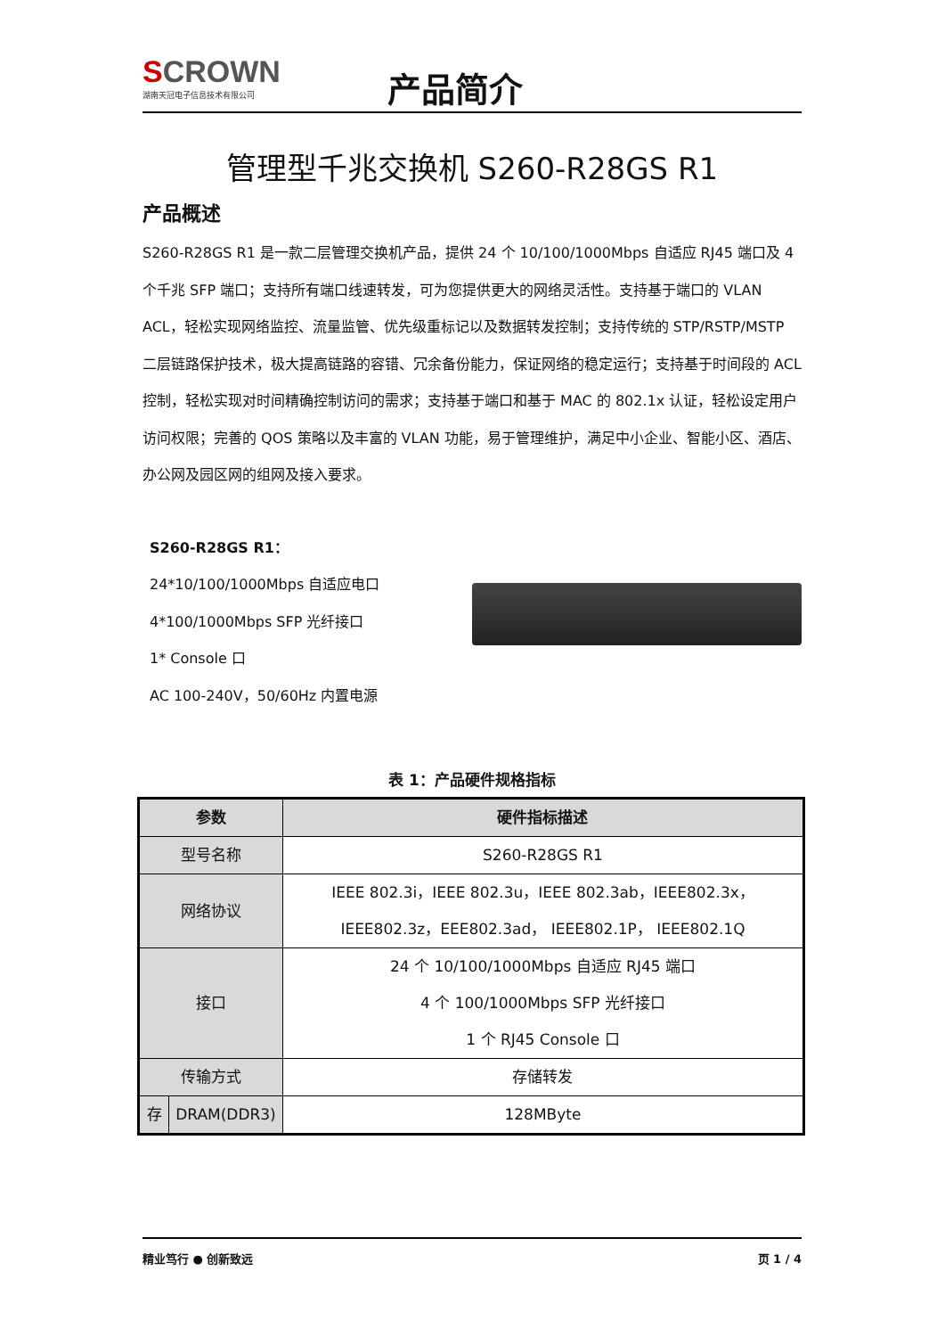SCROWN
湖南天冠电子信息技术有限公司
产品简介
管理型千兆交换机 S260-R28GS R1
产品概述
S260-R28GS R1 是一款二层管理交换机产品，提供 24 个 10/100/1000Mbps 自适应 RJ45 端口及 4 个千兆 SFP 端口；支持所有端口线速转发，可为您提供更大的网络灵活性。支持基于端口的 VLAN ACL，轻松实现网络监控、流量监管、优先级重标记以及数据转发控制；支持传统的 STP/RSTP/MSTP 二层链路保护技术，极大提高链路的容错、冗余备份能力，保证网络的稳定运行；支持基于时间段的 ACL 控制，轻松实现对时间精确控制访问的需求；支持基于端口和基于 MAC 的 802.1x 认证，轻松设定用户访问权限；完善的 QOS 策略以及丰富的 VLAN 功能，易于管理维护，满足中小企业、智能小区、酒店、办公网及园区网的组网及接入要求。
S260-R28GS R1：
24*10/100/1000Mbps 自适应电口
4*100/1000Mbps SFP 光纤接口
1* Console 口
AC 100-240V，50/60Hz 内置电源
表 1：产品硬件规格指标
| 参数 | | 硬件指标描述 |
| --- | --- | --- |
| 型号名称 | | S260-R28GS R1 |
| 网络协议 | | IEEE 802.3i，IEEE 802.3u，IEEE 802.3ab，IEEE802.3x，IEEE802.3z，EEE802.3ad， IEEE802.1P， IEEE802.1Q |
| 接口 | | 24 个 10/100/1000Mbps 自适应 RJ45 端口 4 个 100/1000Mbps SFP 光纤接口 1 个 RJ45 Console 口 |
| 传输方式 | | 存储转发 |
| 存 | DRAM(DDR3) | 128MByte |
精业笃行 ● 创新致远 页 1 / 4